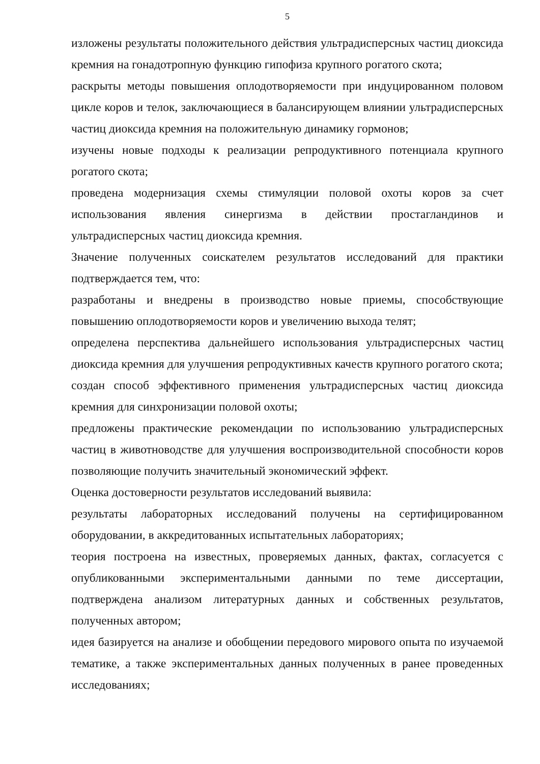5
изложены результаты положительного действия ультрадисперсных частиц диоксида кремния на гонадотропную функцию гипофиза крупного рогатого скота;
раскрыты методы повышения оплодотворяемости при индуцированном половом цикле коров и телок, заключающиеся в балансирующем влиянии ультрадисперсных частиц диоксида кремния на положительную динамику гормонов;
изучены новые подходы к реализации репродуктивного потенциала крупного рогатого скота;
проведена модернизация схемы стимуляции половой охоты коров за счет использования явления синергизма в действии простагландинов и ультрадисперсных частиц диоксида кремния.
Значение полученных соискателем результатов исследований для практики подтверждается тем, что:
разработаны и внедрены в производство новые приемы, способствующие повышению оплодотворяемости коров и увеличению выхода телят;
определена перспектива дальнейшего использования ультрадисперсных частиц диоксида кремния для улучшения репродуктивных качеств крупного рогатого скота;
создан способ эффективного применения ультрадисперсных частиц диоксида кремния для синхронизации половой охоты;
предложены практические рекомендации по использованию ультрадисперсных частиц в животноводстве для улучшения воспроизводительной способности коров позволяющие получить значительный экономический эффект.
Оценка достоверности результатов исследований выявила:
результаты лабораторных исследований получены на сертифицированном оборудовании, в аккредитованных испытательных лабораториях;
теория построена на известных, проверяемых данных, фактах, согласуется с опубликованными экспериментальными данными по теме диссертации, подтверждена анализом литературных данных и собственных результатов, полученных автором;
идея базируется на анализе и обобщении передового мирового опыта по изучаемой тематике, а также экспериментальных данных полученных в ранее проведенных исследованиях;